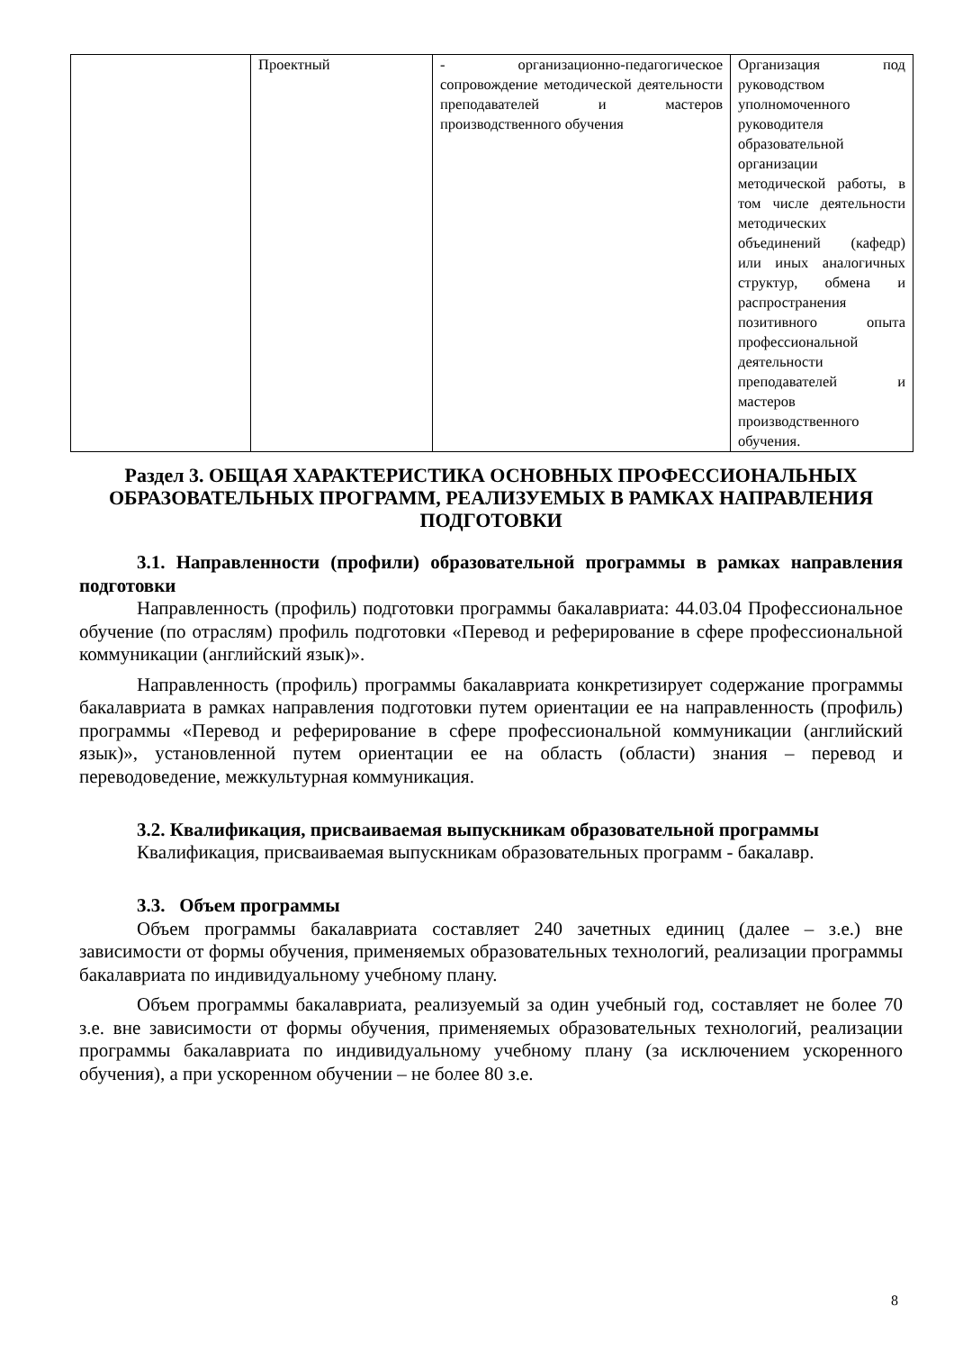| | Проектный | - организационно-педагогическое сопровождение методической деятельности преподавателей и мастеров производственного обучения | Организация под руководством уполномоченного руководителя образовательной организации методической работы, в том числе деятельности методических объединений (кафедр) или иных аналогичных структур, обмена и распространения позитивного опыта профессиональной деятельности преподавателей и мастеров производственного обучения. |
Раздел 3. ОБЩАЯ ХАРАКТЕРИСТИКА ОСНОВНЫХ ПРОФЕССИОНАЛЬНЫХ ОБРАЗОВАТЕЛЬНЫХ ПРОГРАММ, РЕАЛИЗУЕМЫХ В РАМКАХ НАПРАВЛЕНИЯ ПОДГОТОВКИ
3.1. Направленности (профили) образовательной программы в рамках направления подготовки
Направленность (профиль) подготовки программы бакалавриата: 44.03.04 Профессиональное обучение (по отраслям) профиль подготовки «Перевод и реферирование в сфере профессиональной коммуникации (английский язык)».
Направленность (профиль) программы бакалавриата конкретизирует содержание программы бакалавриата в рамках направления подготовки путем ориентации ее на направленность (профиль) программы «Перевод и реферирование в сфере профессиональной коммуникации (английский язык)», установленной путем ориентации ее на область (области) знания – перевод и переводоведение, межкультурная коммуникация.
3.2. Квалификация, присваиваемая выпускникам образовательной программы
Квалификация, присваиваемая выпускникам образовательных программ - бакалавр.
3.3. Объем программы
Объем программы бакалавриата составляет 240 зачетных единиц (далее – з.е.) вне зависимости от формы обучения, применяемых образовательных технологий, реализации программы бакалавриата по индивидуальному учебному плану.
Объем программы бакалавриата, реализуемый за один учебный год, составляет не более 70 з.е. вне зависимости от формы обучения, применяемых образовательных технологий, реализации программы бакалавриата по индивидуальному учебному плану (за исключением ускоренного обучения), а при ускоренном обучении – не более 80 з.е.
8